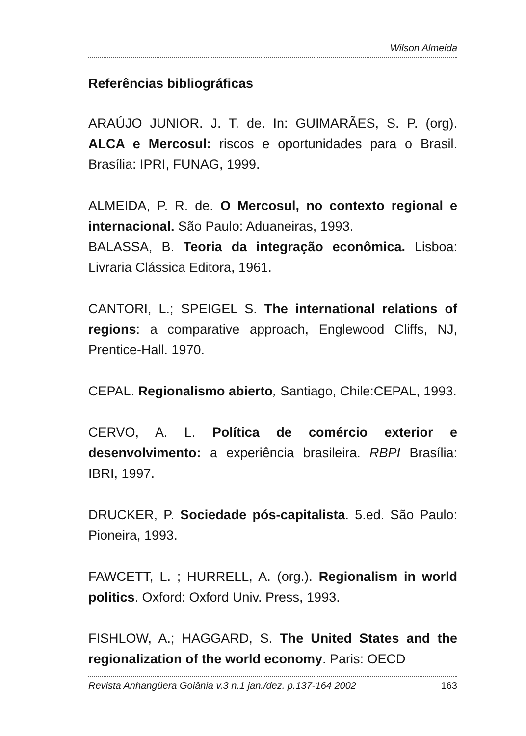Wilson Almeida
Referências bibliográficas
ARAÚJO JUNIOR. J. T. de. In: GUIMARÃES, S. P. (org). ALCA e Mercosul: riscos e oportunidades para o Brasil. Brasília: IPRI, FUNAG, 1999.
ALMEIDA, P. R. de. O Mercosul, no contexto regional e internacional. São Paulo: Aduaneiras, 1993.
BALASSA, B. Teoria da integração econômica. Lisboa: Livraria Clássica Editora, 1961.
CANTORI, L.; SPEIGEL S. The international relations of regions: a comparative approach, Englewood Cliffs, NJ, Prentice-Hall. 1970.
CEPAL. Regionalismo abierto, Santiago, Chile:CEPAL, 1993.
CERVO, A. L. Política de comércio exterior e desenvolvimento: a experiência brasileira. RBPI Brasília: IBRI, 1997.
DRUCKER, P. Sociedade pós-capitalista. 5.ed. São Paulo: Pioneira, 1993.
FAWCETT, L. ; HURRELL, A. (org.). Regionalism in world politics. Oxford: Oxford Univ. Press, 1993.
FISHLOW, A.; HAGGARD, S. The United States and the regionalization of the world economy. Paris: OECD
Revista Anhangüera Goiânia v.3 n.1 jan./dez. p.137-164 2002 163